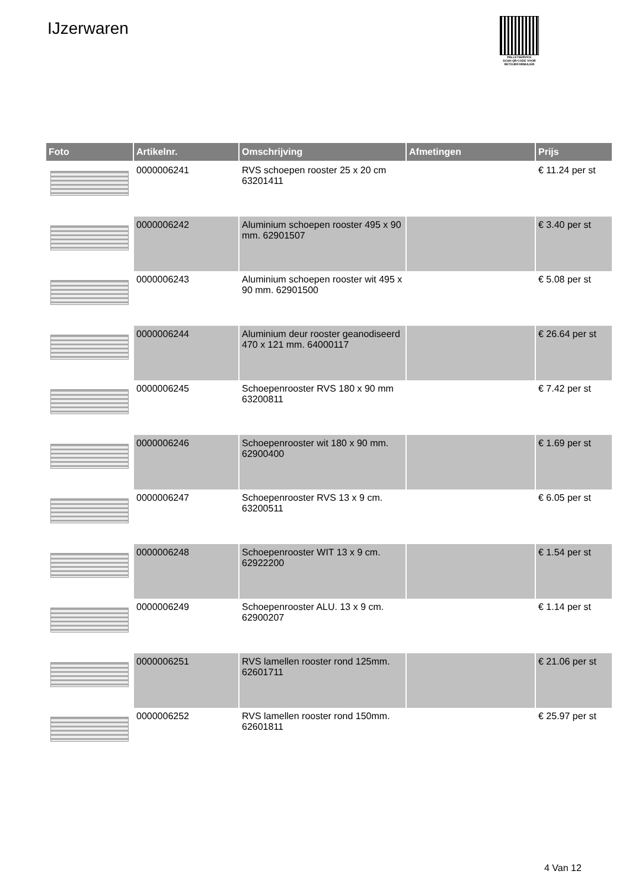IJzerwaren
PALLETSERVICE
SCAN QR-CODE VOOR RETOURFORMULIER
| Foto | Artikelnr. | Omschrijving | Afmetingen | Prijs |
| --- | --- | --- | --- | --- |
| | 0000006241 | RVS schoepen rooster 25 x 20 cm 63201411 | | € 11.24 per st |
| | 0000006242 | Aluminium schoepen rooster 495 x 90 mm. 62901507 | | € 3.40 per st |
| | 0000006243 | Aluminium schoepen rooster wit 495 x 90 mm. 62901500 | | € 5.08 per st |
| | 0000006244 | Aluminium deur rooster geanodiseerd 470 x 121 mm. 64000117 | | € 26.64 per st |
| | 0000006245 | Schoepenrooster RVS 180 x 90 mm 63200811 | | € 7.42 per st |
| | 0000006246 | Schoepenrooster wit 180 x 90 mm. 62900400 | | € 1.69 per st |
| | 0000006247 | Schoepenrooster RVS 13 x 9 cm. 63200511 | | € 6.05 per st |
| | 0000006248 | Schoepenrooster WIT 13 x 9 cm. 62922200 | | € 1.54 per st |
| | 0000006249 | Schoepenrooster ALU. 13 x 9 cm. 62900207 | | € 1.14 per st |
| | 0000006251 | RVS lamellen rooster rond 125mm. 62601711 | | € 21.06 per st |
| | 0000006252 | RVS lamellen rooster rond 150mm. 62601811 | | € 25.97 per st |
4 Van 12